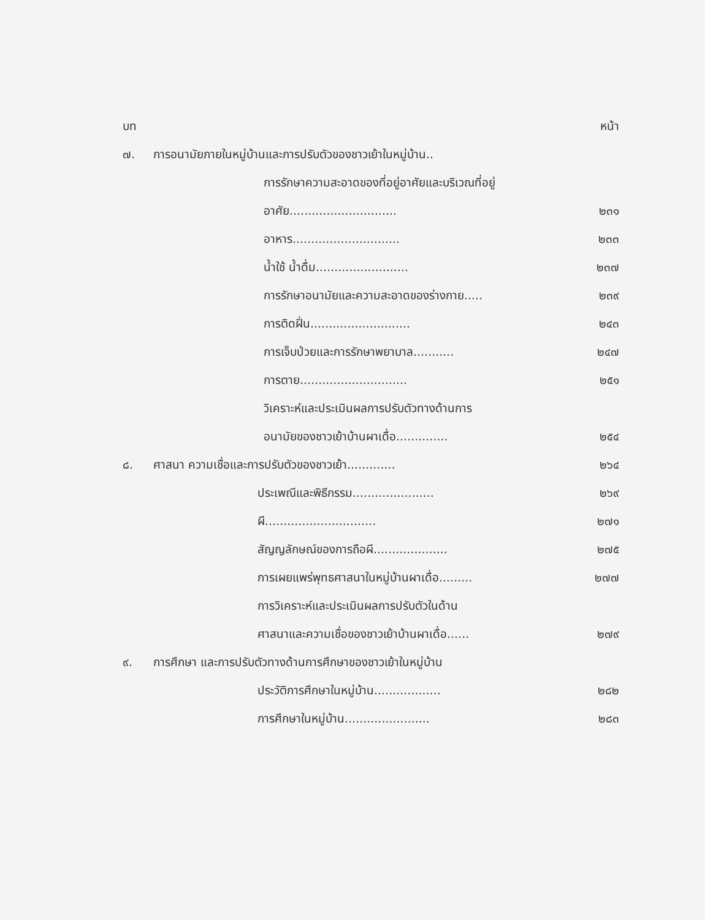| บท | | หน้า |
| ๗. | การอนามัยภายในหมู่บ้านและการปรับตัวของชาวเย้าในหมู่บ้าน.. | |
| | การรักษาความสะอาดของที่อยู่อาศัยและบริเวณที่อยู่ | |
| | อาศัย............................. | ๒๓๑ |
| | อาหาร............................. | ๒๓๓ |
| | น้ำใช้ น้ำดื่ม......................... | ๒๓๗ |
| | การรักษาอนามัยและความสะอาดของร่างกาย..... | ๒๓๙ |
| | การติดฝิ่น........................... | ๒๔๓ |
| | การเจ็บป่วยและการรักษาพยาบาล........... | ๒๔๗ |
| | การตาย............................. | ๒๕๑ |
| | วิเคราะห์และประเมินผลการปรับตัวทางด้านการ | |
| | อนามัยของชาวเย้าบ้านผาเดื่อ.............. | ๒๕๔ |
| ๘. | ศาสนา ความเชื่อและการปรับตัวของชาวเย้า............. | ๒๖๔ |
| | ประเพณีและพิธีกรรม...................... | ๒๖๙ |
| | ผี.............................. | ๒๗๑ |
| | สัญญลักษณ์ของการถือผี.................... | ๒๗๕ |
| | การเผยแพร่พุทธศาสนาในหมู่บ้านผาเดื่อ......... | ๒๗๗ |
| | การวิเคราะห์และประเมินผลการปรับตัวในด้าน | |
| | ศาสนาและความเชื่อของชาวเย้าบ้านผาเดื่อ...... | ๒๗๙ |
| ๙. | การศึกษา และการปรับตัวทางด้านการศึกษาของชาวเย้าในหมู่บ้าน | |
| | ประวัติการศึกษาในหมู่บ้าน.................. | ๒๘๒ |
| | การศึกษาในหมู่บ้าน....................... | ๒๘๓ |